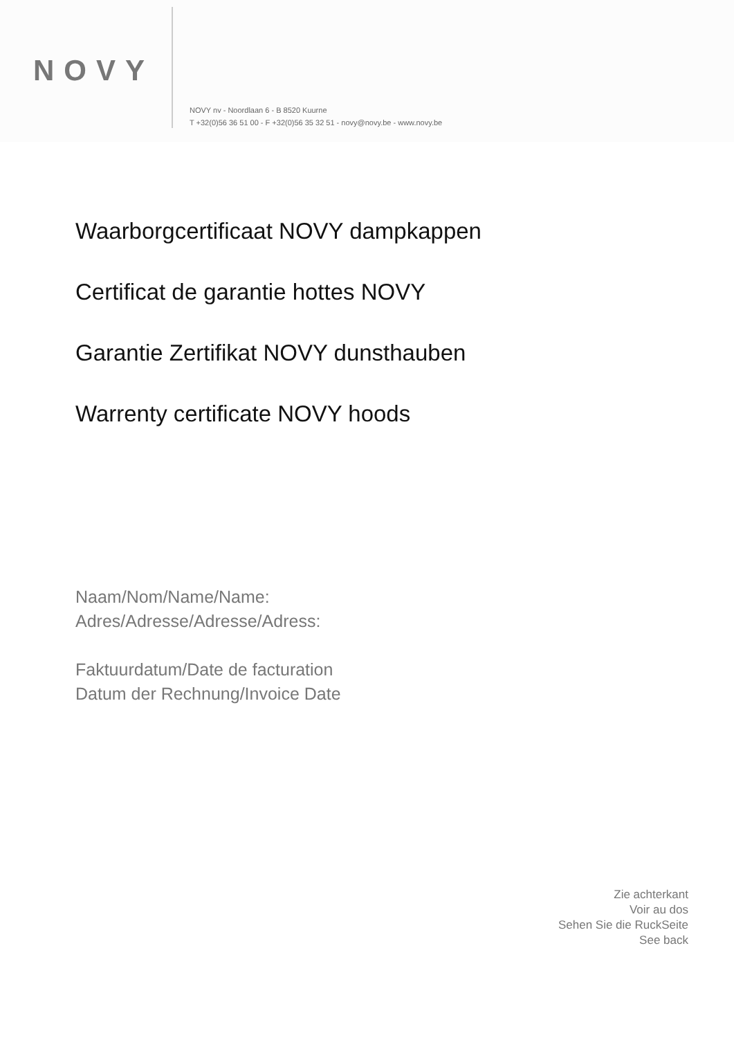NOVY
NOVY nv - Noordlaan 6 - B 8520 Kuurne
T +32(0)56 36 51 00 - F +32(0)56 35 32 51 - novy@novy.be - www.novy.be
Waarborgcertificaat NOVY dampkappen
Certificat de garantie hottes NOVY
Garantie Zertifikat NOVY dunsthauben
Warrenty certificate NOVY hoods
Naam/Nom/Name/Name:
Adres/Adresse/Adresse/Adress:
Faktuurdatum/Date de facturation
Datum der Rechnung/Invoice Date
Zie achterkant
Voir au dos
Sehen Sie die RuckSeite
See back